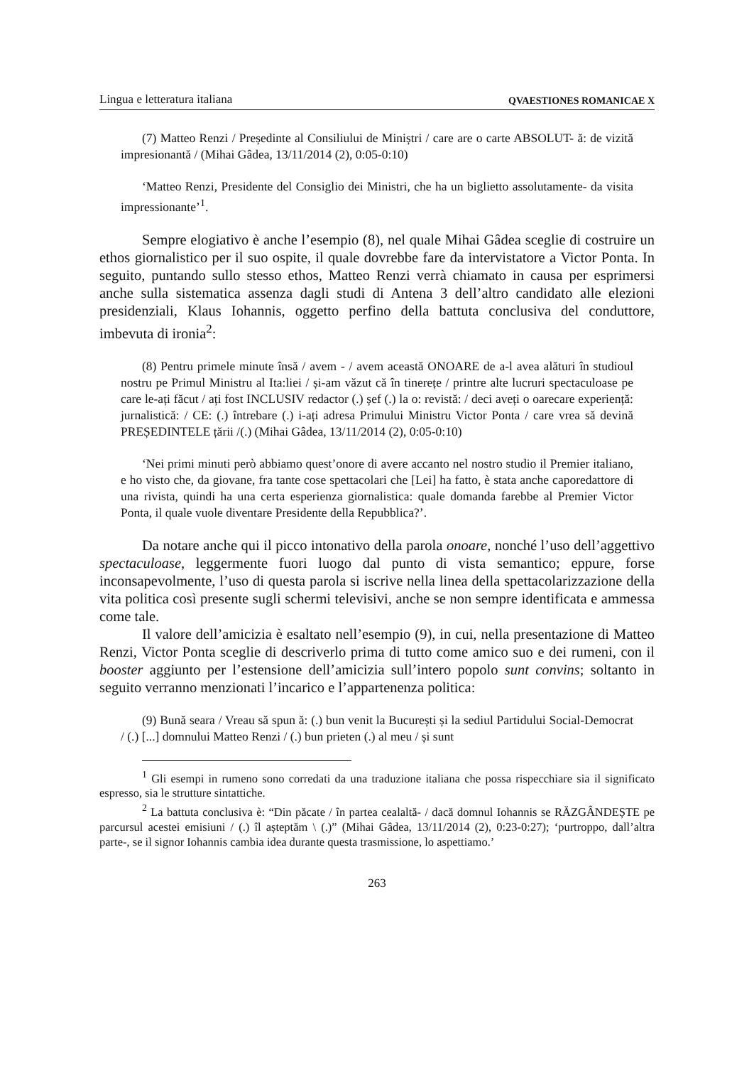Lingua e letteratura italiana QVAESTIONES ROMANICAE X
(7) Matteo Renzi / Președinte al Consiliului de Miniștri / care are o carte ABSOLUT- ă: de vizită impresionantă / (Mihai Gâdea, 13/11/2014 (2), 0:05-0:10)
‘Matteo Renzi, Presidente del Consiglio dei Ministri, che ha un biglietto assolutamente- da visita impressionante’<sup>1</sup>.
Sempre elogiativo è anche l’esempio (8), nel quale Mihai Gâdea sceglie di costruire un ethos giornalistico per il suo ospite, il quale dovrebbe fare da intervistatore a Victor Ponta. In seguito, puntando sullo stesso ethos, Matteo Renzi verrà chiamato in causa per esprimersi anche sulla sistematica assenza dagli studi di Antena 3 dell’altro candidato alle elezioni presidenziali, Klaus Iohannis, oggetto perfino della battuta conclusiva del conduttore, imbevuta di ironia<sup>2</sup>:
(8) Pentru primele minute însă / avem - / avem această ONOARE de a-l avea alături în studioul nostru pe Primul Ministru al Ita:liei / și-am văzut că în tinerețe / printre alte lucruri spectaculoase pe care le-ați făcut / ați fost INCLUSIV redactor (.) șef (.) la o: revistă: / deci aveți o oarecare experiență: jurnalistică: / CE: (.) întrebare (.) i-ați adresa Primului Ministru Victor Ponta / care vrea să devină PREȘEDINTELE țării /(.) (Mihai Gâdea, 13/11/2014 (2), 0:05-0:10)
‘Nei primi minuti però abbiamo quest’onore di avere accanto nel nostro studio il Premier italiano, e ho visto che, da giovane, fra tante cose spettacolari che [Lei] ha fatto, è stata anche caporedattore di una rivista, quindi ha una certa esperienza giornalistica: quale domanda farebbe al Premier Victor Ponta, il quale vuole diventare Presidente della Repubblica?’.
Da notare anche qui il picco intonativo della parola onoare, nonché l’uso dell’aggettivo spectaculoase, leggermente fuori luogo dal punto di vista semantico; eppure, forse inconsapevolmente, l’uso di questa parola si iscrive nella linea della spettacolarizzazione della vita politica così presente sugli schermi televisivi, anche se non sempre identificata e ammessa come tale.
Il valore dell’amicizia è esaltato nell’esempio (9), in cui, nella presentazione di Matteo Renzi, Victor Ponta sceglie di descriverlo prima di tutto come amico suo e dei rumeni, con il booster aggiunto per l’estensione dell’amicizia sull’intero popolo sunt convins; soltanto in seguito verranno menzionati l’incarico e l’appartenenza politica:
(9) Bună seara / Vreau să spun ă: (.) bun venit la București și la sediul Partidului Social-Democrat / (.) [...] domnului Matteo Renzi / (.) bun prieten (.) al meu / și sunt
<sup>1</sup> Gli esempi in rumeno sono corredati da una traduzione italiana che possa rispecchiare sia il significato espresso, sia le strutture sintattiche.
<sup>2</sup> La battuta conclusiva è: “Din păcate / în partea cealaltă- / dacă domnul Iohannis se RĂZGÂNDEȘTE pe parcursul acestei emisiuni / (.) îl așteptăm \ (.)” (Mihai Gâdea, 13/11/2014 (2), 0:23-0:27); ‘purtroppo, dall’altra parte-, se il signor Iohannis cambia idea durante questa trasmissione, lo aspettiamo.’
263